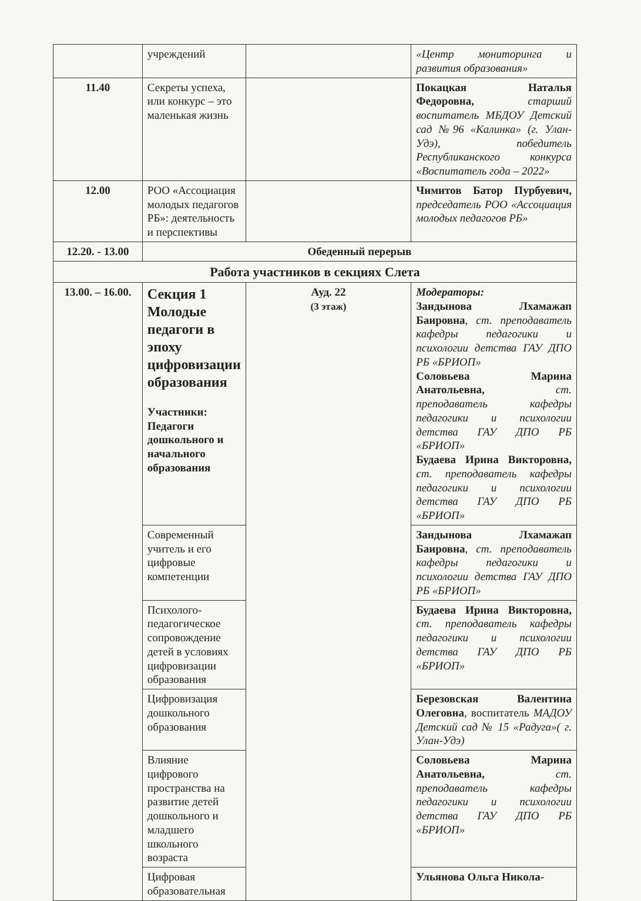| | учреждений | | «Центр мониторинга и развития образования» |
| 11.40 | Секреты успеха, или конкурс – это маленькая жизнь | | Покацкая Наталья Федоровна, старший воспитатель МБДОУ Детский сад №96 «Калинка» (г. Улан-Удэ), победитель Республиканского конкурса «Воспитатель года – 2022» |
| 12.00 | РОО «Ассоциация молодых педагогов РБ»: деятельность и перспективы | | Чимитов Батор Пурбуевич, председатель РОО «Ассоциация молодых педагогов РБ» |
| 12.20. - 13.00 | Обеденный перерыв | | |
| Работа участников в секциях Слета | | | |
| 13.00. – 16.00. | Секция 1 Молодые педагоги в эпоху цифровизации образования Участники: Педагоги дошкольного и начального образования | Ауд. 22 (3 этаж) | Модераторы: Зандынова Лхамажап Баировна , ст. преподаватель кафедры педагогики и психологии детства ГАУ ДПО РБ «БРИОП» Соловьева Марина Анатольевна, ст. преподаватель кафедры педагогики и психологии детства ГАУ ДПО РБ «БРИОП» Будаева Ирина Викторовна, ст. преподаватель кафедры педагогики и психологии детства ГАУ ДПО РБ «БРИОП» |
| | Современный учитель и его цифровые компетенции | | Зандынова Лхамажап Баировна , ст. преподаватель кафедры педагогики и психологии детства ГАУ ДПО РБ «БРИОП» |
| | Психолого-педагогическое сопровождение детей в условиях цифровизации образования | | Будаева Ирина Викторовна, ст. преподаватель кафедры педагогики и психологии детства ГАУ ДПО РБ «БРИОП» |
| | Цифровизация дошкольного образования | | Березовская Валентина Олеговна , воспитатель МАДОУ Детский сад № 15 «Радуга»( г. Улан-Удэ) |
| | Влияние цифрового пространства на развитие детей дошкольного и младшего школьного возраста | | Соловьева Марина Анатольевна, ст. преподаватель кафедры педагогики и психологии детства ГАУ ДПО РБ «БРИОП» |
| | Цифровая образовательная | | Ульянова Ольга Никола- |